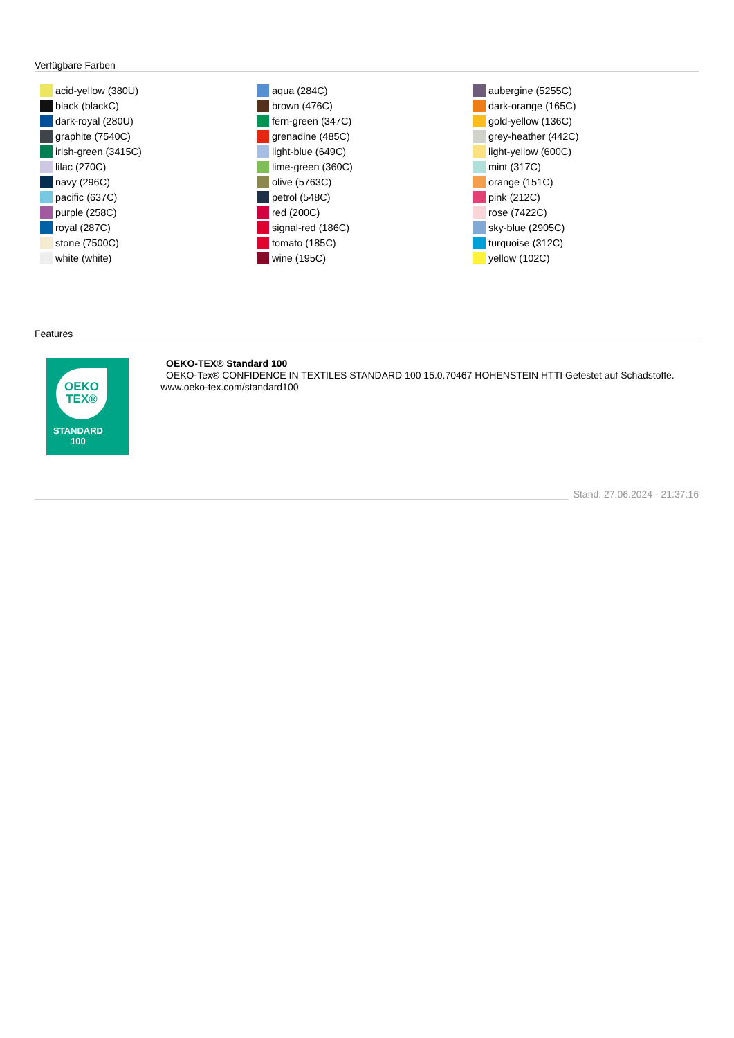Verfügbare Farben
acid-yellow (380U)
black (blackC)
dark-royal (280U)
graphite (7540C)
irish-green (3415C)
lilac (270C)
navy (296C)
pacific (637C)
purple (258C)
royal (287C)
stone (7500C)
white (white)
aqua (284C)
brown (476C)
fern-green (347C)
grenadine (485C)
light-blue (649C)
lime-green (360C)
olive (5763C)
petrol (548C)
red (200C)
signal-red (186C)
tomato (185C)
wine (195C)
aubergine (5255C)
dark-orange (165C)
gold-yellow (136C)
grey-heather (442C)
light-yellow (600C)
mint (317C)
orange (151C)
pink (212C)
rose (7422C)
sky-blue (2905C)
turquoise (312C)
yellow (102C)
Features
OEKO
TEX®
STANDARD
100
OEKO-TEX® Standard 100
OEKO-Tex® CONFIDENCE IN TEXTILES STANDARD 100 15.0.70467 HOHENSTEIN HTTI Getestet auf Schadstoffe. www.oeko-tex.com/standard100
Stand: 27.06.2024 - 21:37:16